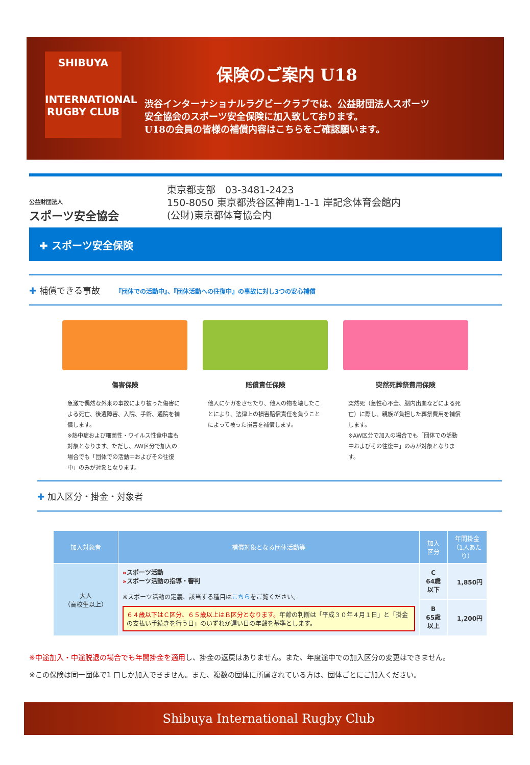SHIBUYA
INTERNATIONAL
RUGBY CLUB
保険のご案内 U18
渋谷インターナショナルラグビークラブでは、公益財団法人スポーツ
安全協会のスポーツ安全保険に加入致しております。
U18の会員の皆様の補償内容はこちらをご確認願います。
公益財団法人
スポーツ安全協会
東京都支部　03-3481-2423
150-8050 東京都渋谷区神南1-1-1 岸記念体育会館内
(公財)東京都体育協会内
✚ スポーツ安全保険
✚ 補償できる事故 『団体での活動中』、『団体活動への往復中』の事故に対し3つの安心補償
傷害保険
急激で偶然な外来の事故により被った傷害による死亡、後遺障害、入院、手術、通院を補償します。
※熱中症および細菌性・ウイルス性食中毒も対象となります。ただし、AW区分で加入の場合でも「団体での活動中およびその往復中」のみが対象となります。
賠償責任保険
他人にケガをさせたり、他人の物を壊したことにより、法律上の損害賠償責任を負うことによって被った損害を補償します。
突然死葬祭費用保険
突然死（急性心不全、脳内出血などによる死亡）に際し、親族が負担した葬祭費用を補償します。
※AW区分で加入の場合でも「団体での活動中およびその往復中」のみが対象となります。
✚ 加入区分・掛金・対象者
| 加入対象者 | 補償対象となる団体活動等 | 加入 区分 | 年間掛金 （1人あたり） |
| --- | --- | --- | --- |
| 大人 （高校生以上） | » スポーツ活動 » スポーツ活動の指導・審判 ※スポーツ活動の定義、該当する種目は こちら をご覧ください。 ６４歳以下はＣ区分、６５歳以上はＢ区分となります。 年齢の判断は「平成３０年４月１日」と「掛金の支払い手続きを行う日」のいずれか遅い日の年齢を基準とします。 | C 64歳以下 | 1,850円 |
| | | B 65歳以上 | 1,200円 |
※中途加入・中途脱退の場合でも年間掛金を適用し、掛金の返戻はありません。また、年度途中での加入区分の変更はできません。
※この保険は同一団体で1 口しか加入できません。また、複数の団体に所属されている方は、団体ごとにご加入ください。
Shibuya International Rugby Club